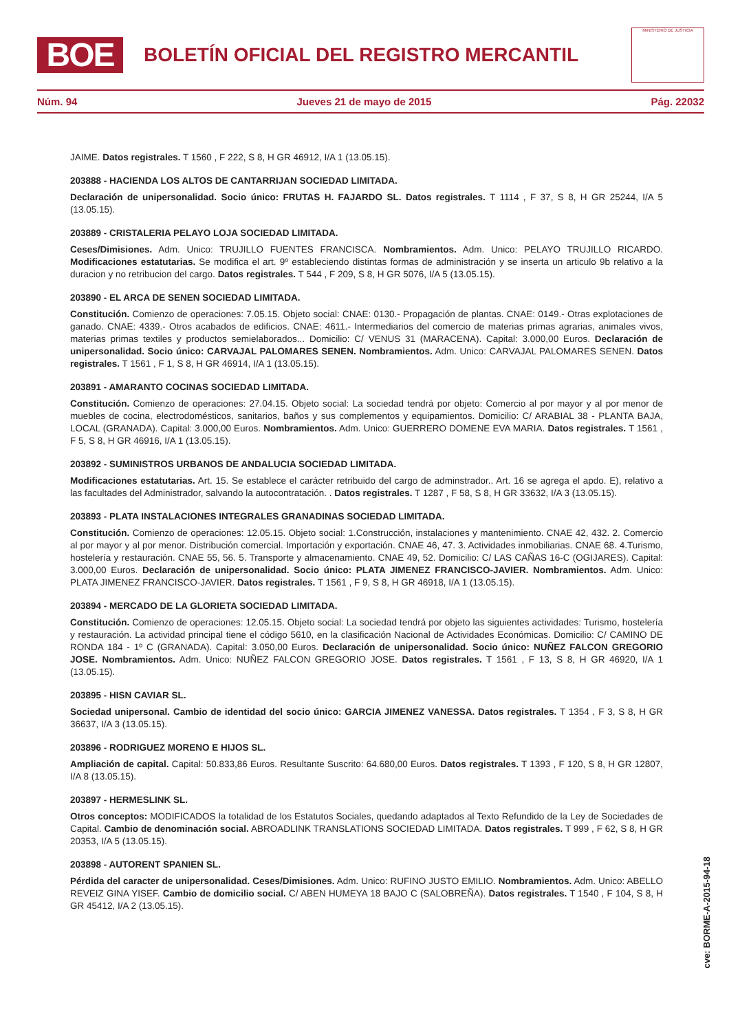BOE
BOLETÍN OFICIAL DEL REGISTRO MERCANTIL
MINISTERIO DE JUSTICIA
Núm. 94 Jueves 21 de mayo de 2015 Pág. 22032
JAIME. Datos registrales. T 1560 , F 222, S 8, H GR 46912, I/A 1 (13.05.15).
203888 - HACIENDA LOS ALTOS DE CANTARRIJAN SOCIEDAD LIMITADA.
Declaración de unipersonalidad. Socio único: FRUTAS H. FAJARDO SL. Datos registrales. T 1114 , F 37, S 8, H GR 25244, I/A 5 (13.05.15).
203889 - CRISTALERIA PELAYO LOJA SOCIEDAD LIMITADA.
Ceses/Dimisiones. Adm. Unico: TRUJILLO FUENTES FRANCISCA. Nombramientos. Adm. Unico: PELAYO TRUJILLO RICARDO. Modificaciones estatutarias. Se modifica el art. 9º estableciendo distintas formas de administración y se inserta un articulo 9b relativo a la duracion y no retribucion del cargo. Datos registrales. T 544 , F 209, S 8, H GR 5076, I/A 5 (13.05.15).
203890 - EL ARCA DE SENEN SOCIEDAD LIMITADA.
Constitución. Comienzo de operaciones: 7.05.15. Objeto social: CNAE: 0130.- Propagación de plantas. CNAE: 0149.- Otras explotaciones de ganado. CNAE: 4339.- Otros acabados de edificios. CNAE: 4611.- Intermediarios del comercio de materias primas agrarias, animales vivos, materias primas textiles y productos semielaborados... Domicilio: C/ VENUS 31 (MARACENA). Capital: 3.000,00 Euros. Declaración de unipersonalidad. Socio único: CARVAJAL PALOMARES SENEN. Nombramientos. Adm. Unico: CARVAJAL PALOMARES SENEN. Datos registrales. T 1561 , F 1, S 8, H GR 46914, I/A 1 (13.05.15).
203891 - AMARANTO COCINAS SOCIEDAD LIMITADA.
Constitución. Comienzo de operaciones: 27.04.15. Objeto social: La sociedad tendrá por objeto: Comercio al por mayor y al por menor de muebles de cocina, electrodomésticos, sanitarios, baños y sus complementos y equipamientos. Domicilio: C/ ARABIAL 38 - PLANTA BAJA, LOCAL (GRANADA). Capital: 3.000,00 Euros. Nombramientos. Adm. Unico: GUERRERO DOMENE EVA MARIA. Datos registrales. T 1561 , F 5, S 8, H GR 46916, I/A 1 (13.05.15).
203892 - SUMINISTROS URBANOS DE ANDALUCIA SOCIEDAD LIMITADA.
Modificaciones estatutarias. Art. 15. Se establece el carácter retribuido del cargo de adminstrador.. Art. 16 se agrega el apdo. E), relativo a las facultades del Administrador, salvando la autocontratación. . Datos registrales. T 1287 , F 58, S 8, H GR 33632, I/A 3 (13.05.15).
203893 - PLATA INSTALACIONES INTEGRALES GRANADINAS SOCIEDAD LIMITADA.
Constitución. Comienzo de operaciones: 12.05.15. Objeto social: 1.Construcción, instalaciones y mantenimiento. CNAE 42, 432. 2. Comercio al por mayor y al por menor. Distribución comercial. Importación y exportación. CNAE 46, 47. 3. Actividades inmobiliarias. CNAE 68. 4.Turismo, hostelería y restauración. CNAE 55, 56. 5. Transporte y almacenamiento. CNAE 49, 52. Domicilio: C/ LAS CAÑAS 16-C (OGIJARES). Capital: 3.000,00 Euros. Declaración de unipersonalidad. Socio único: PLATA JIMENEZ FRANCISCO-JAVIER. Nombramientos. Adm. Unico: PLATA JIMENEZ FRANCISCO-JAVIER. Datos registrales. T 1561 , F 9, S 8, H GR 46918, I/A 1 (13.05.15).
203894 - MERCADO DE LA GLORIETA SOCIEDAD LIMITADA.
Constitución. Comienzo de operaciones: 12.05.15. Objeto social: La sociedad tendrá por objeto las siguientes actividades: Turismo, hostelería y restauración. La actividad principal tiene el código 5610, en la clasificación Nacional de Actividades Económicas. Domicilio: C/ CAMINO DE RONDA 184 - 1º C (GRANADA). Capital: 3.050,00 Euros. Declaración de unipersonalidad. Socio único: NUÑEZ FALCON GREGORIO JOSE. Nombramientos. Adm. Unico: NUÑEZ FALCON GREGORIO JOSE. Datos registrales. T 1561 , F 13, S 8, H GR 46920, I/A 1 (13.05.15).
203895 - HISN CAVIAR SL.
Sociedad unipersonal. Cambio de identidad del socio único: GARCIA JIMENEZ VANESSA. Datos registrales. T 1354 , F 3, S 8, H GR 36637, I/A 3 (13.05.15).
203896 - RODRIGUEZ MORENO E HIJOS SL.
Ampliación de capital. Capital: 50.833,86 Euros. Resultante Suscrito: 64.680,00 Euros. Datos registrales. T 1393 , F 120, S 8, H GR 12807, I/A 8 (13.05.15).
203897 - HERMESLINK SL.
Otros conceptos: MODIFICADOS la totalidad de los Estatutos Sociales, quedando adaptados al Texto Refundido de la Ley de Sociedades de Capital. Cambio de denominación social. ABROADLINK TRANSLATIONS SOCIEDAD LIMITADA. Datos registrales. T 999 , F 62, S 8, H GR 20353, I/A 5 (13.05.15).
203898 - AUTORENT SPANIEN SL.
Pérdida del caracter de unipersonalidad. Ceses/Dimisiones. Adm. Unico: RUFINO JUSTO EMILIO. Nombramientos. Adm. Unico: ABELLO REVEIZ GINA YISEF. Cambio de domicilio social. C/ ABEN HUMEYA 18 BAJO C (SALOBREÑA). Datos registrales. T 1540 , F 104, S 8, H GR 45412, I/A 2 (13.05.15).
cve: BORME-A-2015-94-18